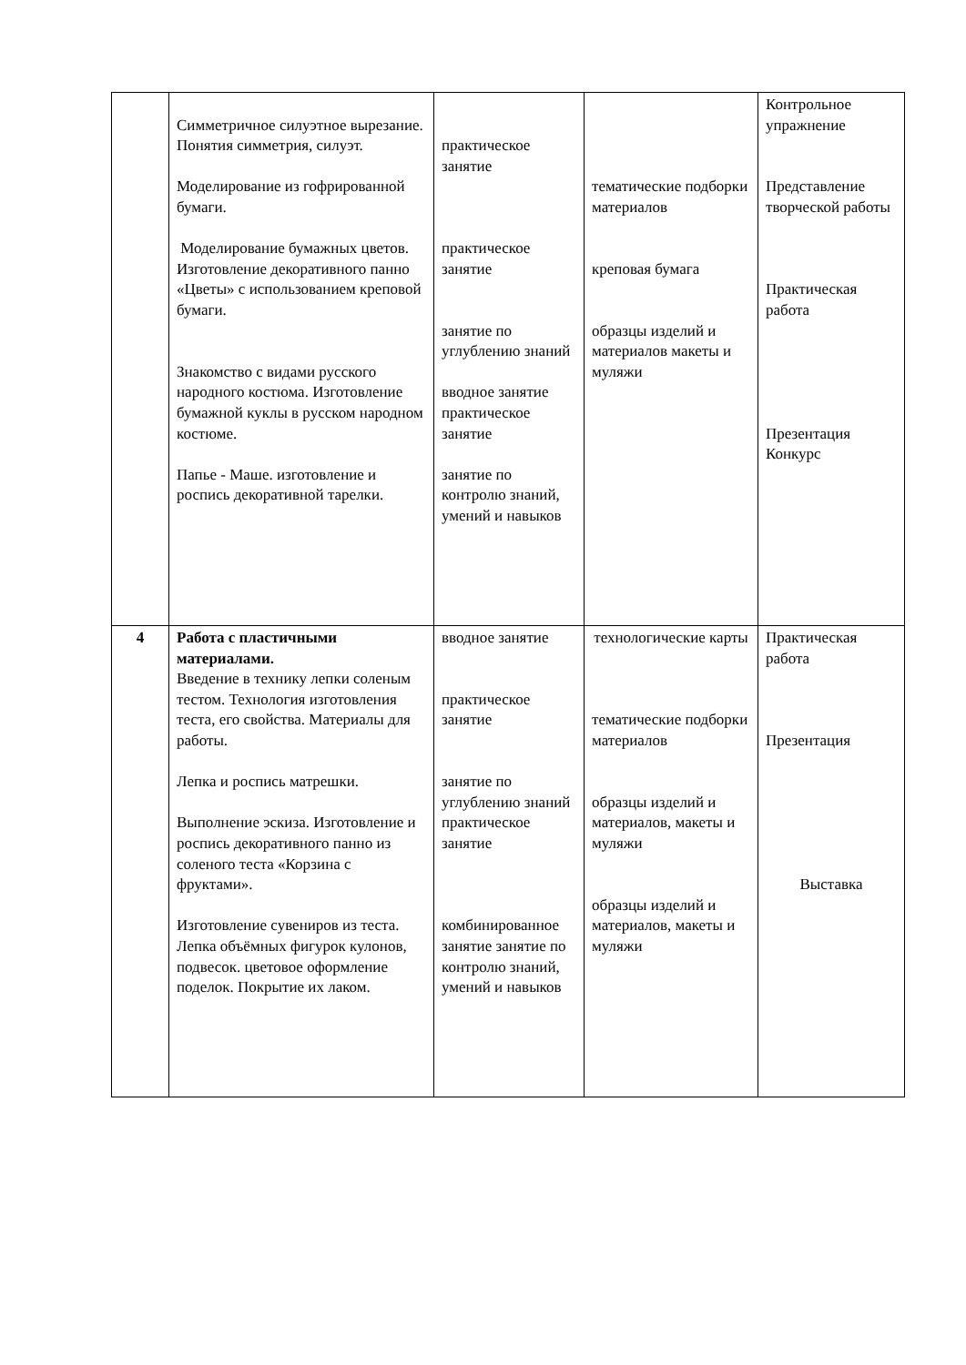| | Симметричное силуэтное вырезание. Понятия симметрия, силуэт. Моделирование из гофрированной бумаги. Моделирование бумажных цветов. Изготовление декоративного панно «Цветы» с использованием креповой бумаги. Знакомство с видами русского народного костюма. Изготовление бумажной куклы в русском народном костюме. Папье - Маше. изготовление и роспись декоративной тарелки. | практическое занятие практическое занятие занятие по углублению знаний вводное занятие практическое занятие занятие по контролю знаний, умений и навыков | тематические подборки материалов креповая бумага образцы изделий и материалов макеты и муляжи | Контрольное упражнение Представление творческой работы Практическая работа Презентация Конкурс |
| 4 | Работа с пластичными материалами. Введение в технику лепки соленым тестом. Технология изготовления теста, его свойства. Материалы для работы. Лепка и роспись матрешки. Выполнение эскиза. Изготовление и роспись декоративного панно из соленого теста «Корзина с фруктами». Изготовление сувениров из теста. Лепка объёмных фигурок кулонов, подвесок. цветовое оформление поделок. Покрытие их лаком. | вводное занятие практическое занятие занятие по углублению знаний практическое занятие комбинированное занятие занятие по контролю знаний, умений и навыков | технологические карты тематические подборки материалов образцы изделий и материалов, макеты и муляжи образцы изделий и материалов, макеты и муляжи | Практическая работа Презентация Выставка |